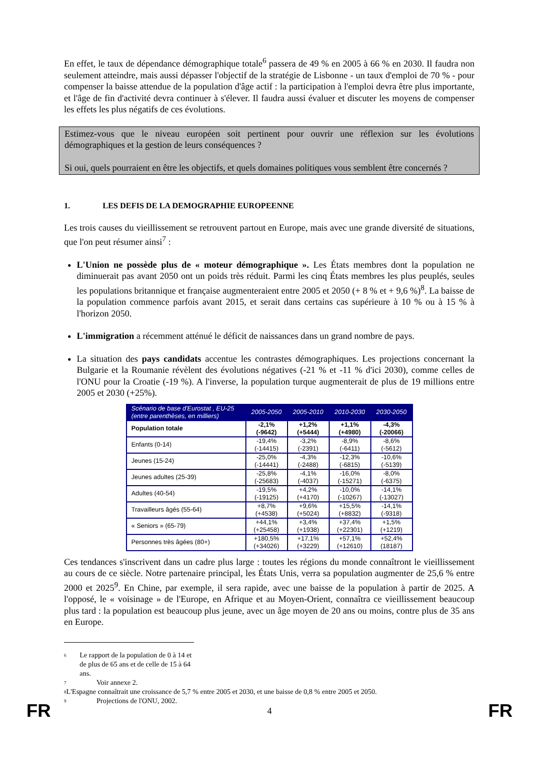En effet, le taux de dépendance démographique totale<sup>6</sup> passera de 49 % en 2005 à 66 % en 2030. Il faudra non seulement atteindre, mais aussi dépasser l'objectif de la stratégie de Lisbonne - un taux d'emploi de 70 % - pour compenser la baisse attendue de la population d'âge actif : la participation à l'emploi devra être plus importante, et l'âge de fin d'activité devra continuer à s'élever. Il faudra aussi évaluer et discuter les moyens de compenser les effets les plus négatifs de ces évolutions.
Estimez-vous que le niveau européen soit pertinent pour ouvrir une réflexion sur les évolutions démographiques et la gestion de leurs conséquences ?
Si oui, quels pourraient en être les objectifs, et quels domaines politiques vous semblent être concernés ?
1. LES DEFIS DE LA DEMOGRAPHIE EUROPEENNE
Les trois causes du vieillissement se retrouvent partout en Europe, mais avec une grande diversité de situations, que l'on peut résumer ainsi<sup>7</sup> :
L'Union ne possède plus de « moteur démographique ». Les États membres dont la population ne diminuerait pas avant 2050 ont un poids très réduit. Parmi les cinq États membres les plus peuplés, seules les populations britannique et française augmenteraient entre 2005 et 2050 (+ 8 % et + 9,6 %)<sup>8</sup>. La baisse de la population commence parfois avant 2015, et serait dans certains cas supérieure à 10 % ou à 15 % à l'horizon 2050.
L'immigration a récemment atténué le déficit de naissances dans un grand nombre de pays.
La situation des pays candidats accentue les contrastes démographiques. Les projections concernant la Bulgarie et la Roumanie révèlent des évolutions négatives (-21 % et -11 % d'ici 2030), comme celles de l'ONU pour la Croatie (-19 %). A l'inverse, la population turque augmenterait de plus de 19 millions entre 2005 et 2030 (+25%).
| Scénario de base d'Eurostat , EU-25 (entre parenthèses, en milliers) | 2005-2050 | 2005-2010 | 2010-2030 | 2030-2050 |
| --- | --- | --- | --- | --- |
| Population totale | -2,1% (-9642) | +1,2% (+5444) | +1,1% (+4980) | -4,3% (-20066) |
| Enfants (0-14) | -19,4% (-14415) | -3,2% (-2391) | -8,9% (-6411) | -8,6% (-5612) |
| Jeunes (15-24) | -25,0% (-14441) | -4,3% (-2488) | -12,3% (-6815) | -10,6% (-5139) |
| Jeunes adultes (25-39) | -25,8% (-25683) | -4,1% (-4037) | -16,0% (-15271) | -8,0% (-6375) |
| Adultes (40-54) | -19,5% (-19125) | +4,2% (+4170) | -10,0% (-10267) | -14,1% (-13027) |
| Travailleurs âgés (55-64) | +8,7% (+4538) | +9,6% (+5024) | +15,5% (+8832) | -14,1% (-9318) |
| « Seniors » (65-79) | +44,1% (+25458) | +3,4% (+1938) | +37,4% (+22301) | +1,5% (+1219) |
| Personnes très âgées (80+) | +180,5% (+34026) | +17,1% (+3229) | +57,1% (+12610) | +52,4% (18187) |
Ces tendances s'inscrivent dans un cadre plus large : toutes les régions du monde connaîtront le vieillissement au cours de ce siècle. Notre partenaire principal, les États Unis, verra sa population augmenter de 25,6 % entre 2000 et 2025<sup>9</sup>. En Chine, par exemple, il sera rapide, avec une baisse de la population à partir de 2025. A l'opposé, le « voisinage » de l'Europe, en Afrique et au Moyen-Orient, connaîtra ce vieillissement beaucoup plus tard : la population est beaucoup plus jeune, avec un âge moyen de 20 ans ou moins, contre plus de 35 ans en Europe.
6 Le rapport de la population de 0 à 14 et de plus de 65 ans et de celle de 15 à 64 ans.
7 Voir annexe 2.
8 L'Espagne connaîtrait une croissance de 5,7 % entre 2005 et 2030, et une baisse de 0,8 % entre 2005 et 2050.
9 Projections de l'ONU, 2002.
FR 4 FR